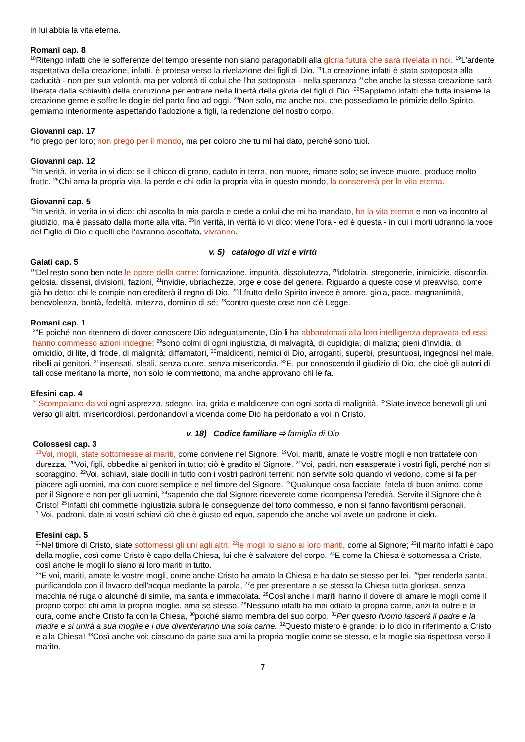in lui abbia la vita eterna.
Romani cap. 8
<sup>18</sup> Ritengo infatti che le sofferenze del tempo presente non siano paragonabili alla gloria futura che sarà rivelata in noi. <sup>19</sup>L'ardente aspettativa della creazione, infatti, è protesa verso la rivelazione dei figli di Dio. <sup>20</sup>La creazione infatti è stata sottoposta alla caducità - non per sua volontà, ma per volontà di colui che l'ha sottoposta - nella speranza <sup>21</sup>che anche la stessa creazione sarà liberata dalla schiavitù della corruzione per entrare nella libertà della gloria dei figli di Dio. <sup>22</sup>Sappiamo infatti che tutta insieme la creazione geme e soffre le doglie del parto fino ad oggi. <sup>23</sup>Non solo, ma anche noi, che possediamo le primizie dello Spirito, gemiamo interiormente aspettando l'adozione a figli, la redenzione del nostro corpo.
Giovanni cap. 17
<sup>9</sup> Io prego per loro; non prego per il mondo, ma per coloro che tu mi hai dato, perché sono tuoi.
Giovanni cap. 12
<sup>24</sup> In verità, in verità io vi dico: se il chicco di grano, caduto in terra, non muore, rimane solo; se invece muore, produce molto frutto. <sup>25</sup>Chi ama la propria vita, la perde e chi odia la propria vita in questo mondo, la conserverà per la vita eterna.
Giovanni cap. 5
<sup>24</sup> In verità, in verità io vi dico: chi ascolta la mia parola e crede a colui che mi ha mandato, ha la vita eterna e non va incontro al giudizio, ma è passato dalla morte alla vita. <sup>25</sup>In verità, in verità io vi dico: viene l'ora - ed è questa - in cui i morti udranno la voce del Figlio di Dio e quelli che l'avranno ascoltata, vivranno.
v. 5) catalogo di vizi e virtù
Galati cap. 5
<sup>19</sup> Del resto sono ben note le opere della carne: fornicazione, impurità, dissolutezza, <sup>20</sup>idolatria, stregonerie, inimicizie, discordia, gelosia, dissensi, divisioni, fazioni, <sup>21</sup>invidie, ubriachezze, orge e cose del genere. Riguardo a queste cose vi preavviso, come già ho detto: chi le compie non erediterà il regno di Dio. <sup>22</sup>Il frutto dello Spirito invece è amore, gioia, pace, magnanimità, benevolenza, bontà, fedeltà, mitezza, dominio di sé; <sup>23</sup>contro queste cose non c'è Legge.
Romani cap. 1
<sup>28</sup> E poiché non ritennero di dover conoscere Dio adeguatamente, Dio li ha abbandonati alla loro intelligenza depravata ed essi hanno commesso azioni indegne: <sup>29</sup>sono colmi di ogni ingiustizia, di malvagità, di cupidigia, di malizia; pieni d'invidia, di omicidio, di lite, di frode, di malignità; diffamatori, <sup>30</sup>maldicenti, nemici di Dio, arroganti, superbi, presuntuosi, ingegnosi nel male, ribelli ai genitori, <sup>31</sup>insensati, sleali, senza cuore, senza misericordia. <sup>32</sup>E, pur conoscendo il giudizio di Dio, che cioè gli autori di tali cose meritano la morte, non solo le commettono, ma anche approvano chi le fa.
Efesini cap. 4
<sup>31</sup> Scompaiano da voi ogni asprezza, sdegno, ira, grida e maldicenze con ogni sorta di malignità. <sup>32</sup>Siate invece benevoli gli uni verso gli altri, misericordiosi, perdonandovi a vicenda come Dio ha perdonato a voi in Cristo.
v. 18) Codice familiare ⇨ famiglia di Dio
Colossesi cap. 3
<sup>18</sup> Voi, mogli, state sottomesse ai mariti, come conviene nel Signore. <sup>19</sup>Voi, mariti, amate le vostre mogli e non trattatele con durezza. <sup>20</sup>Voi, figli, obbedite ai genitori in tutto; ciò è gradito al Signore. <sup>21</sup>Voi, padri, non esasperate i vostri figli, perché non si scoraggino. <sup>22</sup>Voi, schiavi, siate docili in tutto con i vostri padroni terreni: non servite solo quando vi vedono, come si fa per piacere agli uomini, ma con cuore semplice e nel timore del Signore. <sup>23</sup>Qualunque cosa facciate, fatela di buon animo, come per il Signore e non per gli uomini, <sup>24</sup>sapendo che dal Signore riceverete come ricompensa l'eredità. Servite il Signore che è Cristo! <sup>25</sup>Infatti chi commette ingiustizia subirà le conseguenze del torto commesso, e non si fanno favoritismi personali.
<sup>1</sup> Voi, padroni, date ai vostri schiavi ciò che è giusto ed equo, sapendo che anche voi avete un padrone in cielo.
Efesini cap. 5
<sup>21</sup> Nel timore di Cristo, siate sottomessi gli uni agli altri: <sup>22</sup>le mogli lo siano ai loro mariti, come al Signore; <sup>23</sup>il marito infatti è capo della moglie, così come Cristo è capo della Chiesa, lui che è salvatore del corpo. <sup>24</sup>E come la Chiesa è sottomessa a Cristo, così anche le mogli lo siano ai loro mariti in tutto.
<sup>25</sup> E voi, mariti, amate le vostre mogli, come anche Cristo ha amato la Chiesa e ha dato se stesso per lei, <sup>26</sup>per renderla santa, purificandola con il lavacro dell'acqua mediante la parola, <sup>27</sup>e per presentare a se stesso la Chiesa tutta gloriosa, senza macchia né ruga o alcunché di simile, ma santa e immacolata. <sup>28</sup>Così anche i mariti hanno il dovere di amare le mogli come il proprio corpo: chi ama la propria moglie, ama se stesso. <sup>29</sup>Nessuno infatti ha mai odiato la propria carne, anzi la nutre e la cura, come anche Cristo fa con la Chiesa, <sup>30</sup>poiché siamo membra del suo corpo. <sup>31</sup>Per questo l'uomo lascerà il padre e la madre e si unirà a sua moglie e i due diventeranno una sola carne. <sup>32</sup>Questo mistero è grande: io lo dico in riferimento a Cristo e alla Chiesa! <sup>33</sup>Così anche voi: ciascuno da parte sua ami la propria moglie come se stesso, e la moglie sia rispettosa verso il marito.
7